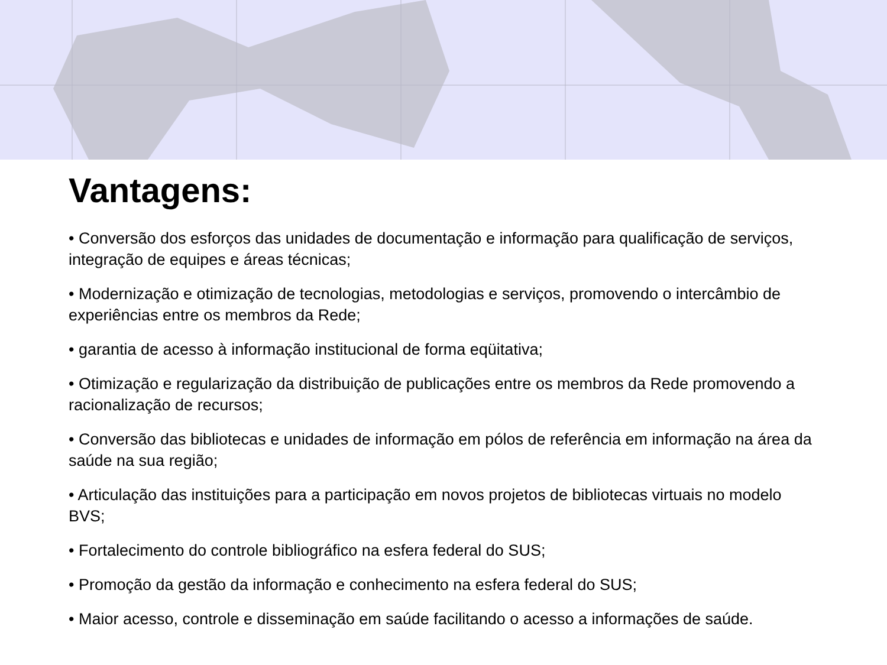Vantagens:
• Conversão dos esforços das unidades de documentação e informação para qualificação de serviços, integração de equipes e áreas técnicas;
• Modernização e otimização de tecnologias, metodologias e serviços, promovendo o intercâmbio de experiências entre os membros da Rede;
• garantia de acesso à informação institucional de forma eqüitativa;
• Otimização e regularização da distribuição de publicações entre os membros da Rede promovendo a racionalização de recursos;
• Conversão das bibliotecas e unidades de informação em pólos de referência em informação na área da saúde na sua região;
• Articulação das instituições para a participação em novos projetos de bibliotecas virtuais no modelo BVS;
• Fortalecimento do controle bibliográfico na esfera federal do SUS;
• Promoção da gestão da informação e conhecimento na esfera federal do SUS;
• Maior acesso, controle e disseminação em saúde facilitando o acesso a informações de saúde.